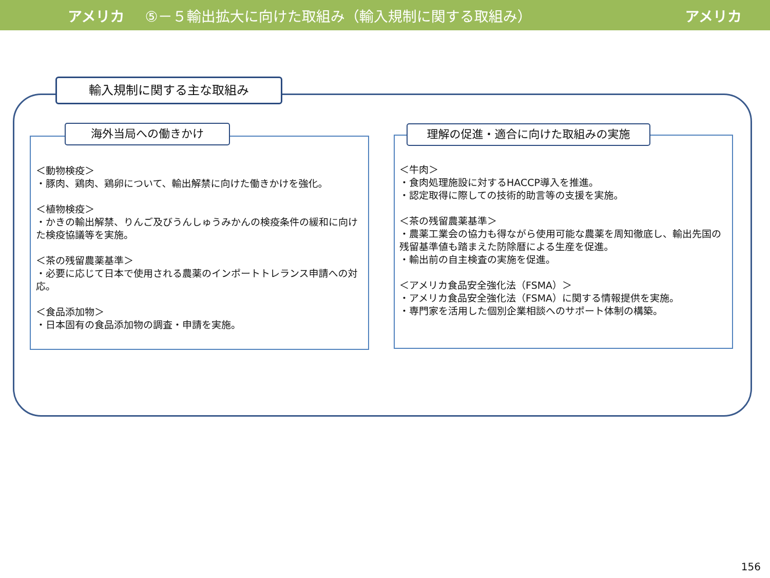アメリカ ⑤－５輸出拡大に向けた取組み（輸入規制に関する取組み） アメリカ
輸入規制に関する主な取組み
海外当局への働きかけ
＜動物検疫＞
・豚肉、鶏肉、鶏卵について、輸出解禁に向けた働きかけを強化。
＜植物検疫＞
・かきの輸出解禁、りんご及びうんしゅうみかんの検疫条件の緩和に向けた検疫協議等を実施。
＜茶の残留農薬基準＞
・必要に応じて日本で使用される農薬のインポートトレランス申請への対応。
＜食品添加物＞
・日本固有の食品添加物の調査・申請を実施。
理解の促進・適合に向けた取組みの実施
＜牛肉＞
・食肉処理施設に対するHACCP導入を推進。
・認定取得に際しての技術的助言等の支援を実施。
＜茶の残留農薬基準＞
・農薬工業会の協力も得ながら使用可能な農薬を周知徹底し、輸出先国の残留基準値も踏まえた防除暦による生産を促進。
・輸出前の自主検査の実施を促進。
＜アメリカ食品安全強化法（FSMA）＞
・アメリカ食品安全強化法（FSMA）に関する情報提供を実施。
・専門家を活用した個別企業相談へのサポート体制の構築。
156